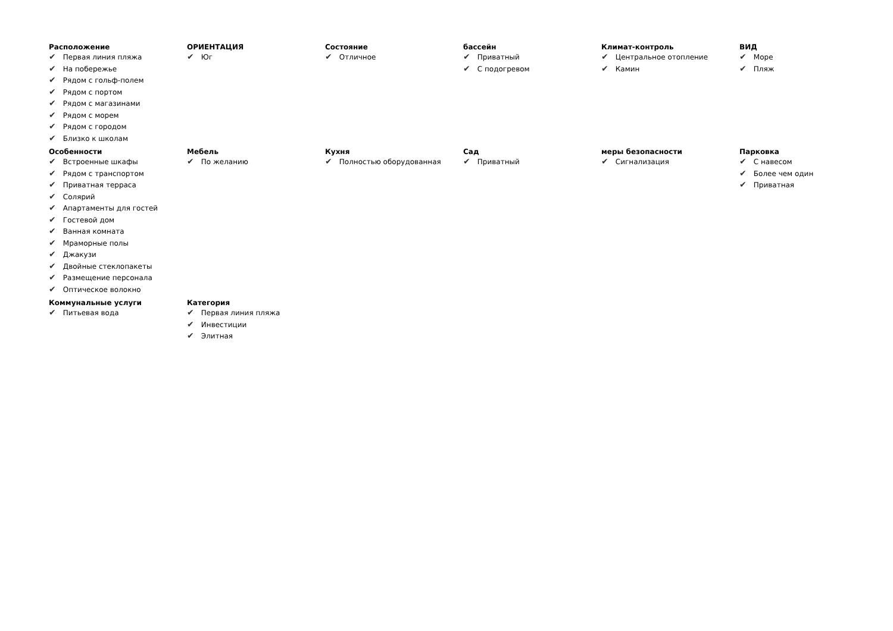Расположение
✔ Первая линия пляжа
✔ На побережье
✔ Рядом с гольф-полем
✔ Рядом с портом
✔ Рядом с магазинами
✔ Рядом с морем
✔ Рядом с городом
✔ Близко к школам
ОРИЕНТАЦИЯ
✔ Юг
Состояние
✔ Отличное
бассейн
✔ Приватный
✔ С подогревом
Климат-контроль
✔ Центральное отопление
✔ Камин
ВИД
✔ Море
✔ Пляж
Особенности
✔ Встроенные шкафы
✔ Рядом с транспортом
✔ Приватная терраса
✔ Солярий
✔ Апартаменты для гостей
✔ Гостевой дом
✔ Ванная комната
✔ Мраморные полы
✔ Джакузи
✔ Двойные стеклопакеты
✔ Размещение персонала
✔ Оптическое волокно
Мебель
✔ По желанию
Кухня
✔ Полностью оборудованная
Сад
✔ Приватный
меры безопасности
✔ Сигнализация
Парковка
✔ С навесом
✔ Более чем один
✔ Приватная
Коммунальные услуги
✔ Питьевая вода
Категория
✔ Первая линия пляжа
✔ Инвестиции
✔ Элитная